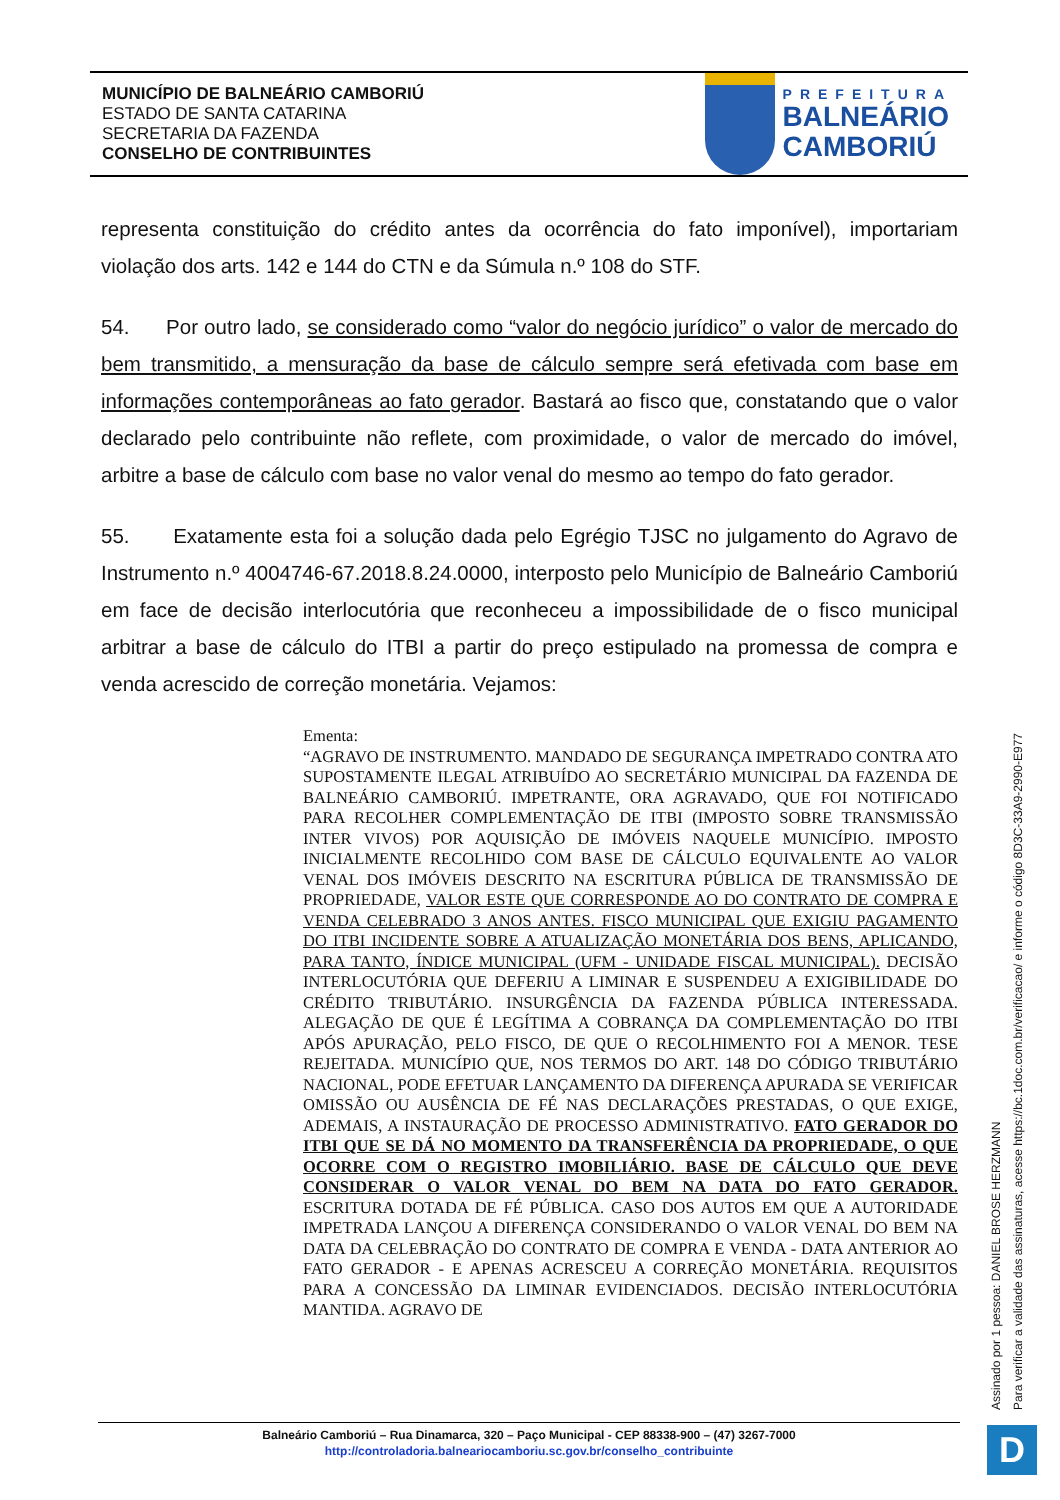MUNICÍPIO DE BALNEÁRIO CAMBORIÚ
ESTADO DE SANTA CATARINA
SECRETARIA DA FAZENDA
CONSELHO DE CONTRIBUINTES
PREFEITURA
BALNEÁRIO
CAMBORIÚ
representa constituição do crédito antes da ocorrência do fato imponível), importariam violação dos arts. 142 e 144 do CTN e da Súmula n.º 108 do STF.
54. Por outro lado, se considerado como “valor do negócio jurídico” o valor de mercado do bem transmitido, a mensuração da base de cálculo sempre será efetivada com base em informações contemporâneas ao fato gerador. Bastará ao fisco que, constatando que o valor declarado pelo contribuinte não reflete, com proximidade, o valor de mercado do imóvel, arbitre a base de cálculo com base no valor venal do mesmo ao tempo do fato gerador.
55. Exatamente esta foi a solução dada pelo Egrégio TJSC no julgamento do Agravo de Instrumento n.º 4004746-67.2018.8.24.0000, interposto pelo Município de Balneário Camboriú em face de decisão interlocutória que reconheceu a impossibilidade de o fisco municipal arbitrar a base de cálculo do ITBI a partir do preço estipulado na promessa de compra e venda acrescido de correção monetária. Vejamos:
Ementa:
“AGRAVO DE INSTRUMENTO. MANDADO DE SEGURANÇA IMPETRADO CONTRA ATO SUPOSTAMENTE ILEGAL ATRIBUÍDO AO SECRETÁRIO MUNICIPAL DA FAZENDA DE BALNEÁRIO CAMBORIÚ. IMPETRANTE, ORA AGRAVADO, QUE FOI NOTIFICADO PARA RECOLHER COMPLEMENTAÇÃO DE ITBI (IMPOSTO SOBRE TRANSMISSÃO INTER VIVOS) POR AQUISIÇÃO DE IMÓVEIS NAQUELE MUNICÍPIO. IMPOSTO INICIALMENTE RECOLHIDO COM BASE DE CÁLCULO EQUIVALENTE AO VALOR VENAL DOS IMÓVEIS DESCRITO NA ESCRITURA PÚBLICA DE TRANSMISSÃO DE PROPRIEDADE, VALOR ESTE QUE CORRESPONDE AO DO CONTRATO DE COMPRA E VENDA CELEBRADO 3 ANOS ANTES. FISCO MUNICIPAL QUE EXIGIU PAGAMENTO DO ITBI INCIDENTE SOBRE A ATUALIZAÇÃO MONETÁRIA DOS BENS, APLICANDO, PARA TANTO, ÍNDICE MUNICIPAL (UFM - UNIDADE FISCAL MUNICIPAL). DECISÃO INTERLOCUTÓRIA QUE DEFERIU A LIMINAR E SUSPENDEU A EXIGIBILIDADE DO CRÉDITO TRIBUTÁRIO. INSURGÊNCIA DA FAZENDA PÚBLICA INTERESSADA. ALEGAÇÃO DE QUE É LEGÍTIMA A COBRANÇA DA COMPLEMENTAÇÃO DO ITBI APÓS APURAÇÃO, PELO FISCO, DE QUE O RECOLHIMENTO FOI A MENOR. TESE REJEITADA. MUNICÍPIO QUE, NOS TERMOS DO ART. 148 DO CÓDIGO TRIBUTÁRIO NACIONAL, PODE EFETUAR LANÇAMENTO DA DIFERENÇA APURADA SE VERIFICAR OMISSÃO OU AUSÊNCIA DE FÉ NAS DECLARAÇÕES PRESTADAS, O QUE EXIGE, ADEMAIS, A INSTAURAÇÃO DE PROCESSO ADMINISTRATIVO. FATO GERADOR DO ITBI QUE SE DÁ NO MOMENTO DA TRANSFERÊNCIA DA PROPRIEDADE, O QUE OCORRE COM O REGISTRO IMOBILIÁRIO. BASE DE CÁLCULO QUE DEVE CONSIDERAR O VALOR VENAL DO BEM NA DATA DO FATO GERADOR. ESCRITURA DOTADA DE FÉ PÚBLICA. CASO DOS AUTOS EM QUE A AUTORIDADE IMPETRADA LANÇOU A DIFERENÇA CONSIDERANDO O VALOR VENAL DO BEM NA DATA DA CELEBRAÇÃO DO CONTRATO DE COMPRA E VENDA - DATA ANTERIOR AO FATO GERADOR - E APENAS ACRESCEU A CORREÇÃO MONETÁRIA. REQUISITOS PARA A CONCESSÃO DA LIMINAR EVIDENCIADOS. DECISÃO INTERLOCUTÓRIA MANTIDA. AGRAVO DE
Assinado por 1 pessoa: DANIEL BROSE HERZMANN
Para verificar a validade das assinaturas, acesse https://bc.1doc.com.br/verificacao/ e informe o código 8D3C-33A9-2990-E977
Balneário Camboriú – Rua Dinamarca, 320 – Paço Municipal - CEP 88338-900 – (47) 3267-7000
http://controladoria.balneariocamboriu.sc.gov.br/conselho_contribuinte
D